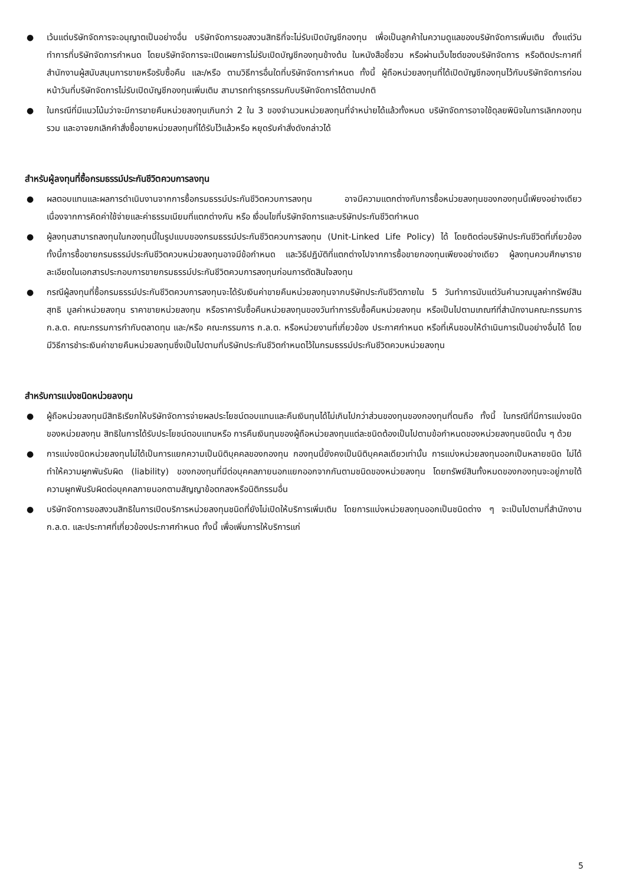● เว้นแต่บริษัทจัดการจะอนุญาตเป็นอย่างอื่น บริษัทจัดการขอสงวนสิทธิที่จะไม่รับเปิดบัญชีกองทุน เพื่อเป็นลูกค้าในความดูแลของบริษัทจัดการเพิ่มเติม ตั้งแต่วันทำการที่บริษัทจัดการกำหนด โดยบริษัทจัดการจะเปิดเผยการไม่รับเปิดบัญชีกองทุนข้างต้น ในหนังสือชี้ชวน หรือผ่านเว็บไซต์ของบริษัทจัดการ หรือติดประกาศที่สำนักงานผู้สนับสนุนการขายหรือรับซื้อคืน และ/หรือ ตามวิธีการอื่นใดที่บริษัทจัดการกำหนด ทั้งนี้ ผู้ถือหน่วยลงทุนที่ได้เปิดบัญชีกองทุนไว้กับบริษัทจัดการก่อนหน้าวันที่บริษัทจัดการไม่รับเปิดบัญชีกองทุนเพิ่มเติม สามารถทำธุรกรรมกับบริษัทจัดการได้ตามปกติ
● ในกรณีที่มีแนวโน้มว่าจะมีการขายคืนหน่วยลงทุนเกินกว่า 2 ใน 3 ของจำนวนหน่วยลงทุนที่จำหน่ายได้แล้วทั้งหมด บริษัทจัดการอาจใช้ดุลยพินิจในการเลิกกองทุนรวม และอาจยกเลิกคำสั่งซื้อขายหน่วยลงทุนที่ได้รับไว้แล้วหรือ หยุดรับคำสั่งดังกล่าวได้
สำหรับผู้ลงทุนที่ซื้อกรมธรรม์ประกันชีวิตควบการลงทุน
● ผลตอบแทนและผลการดำเนินงานจากการซื้อกรมธรรม์ประกันชีวิตควบการลงทุน อาจมีความแตกต่างกับการซื้อหน่วยลงทุนของกองทุนนี้เพียงอย่างเดียว เนื่องจากการคิดค่าใช้จ่ายและค่าธรรมเนียมที่แตกต่างกัน หรือ เงื่อนไขที่บริษัทจัดการและบริษัทประกันชีวิตกำหนด
● ผู้ลงทุนสามารถลงทุนในกองทุนนี้ในรูปแบบของกรมธรรม์ประกันชีวิตควบการลงทุน (Unit-Linked Life Policy) ได้ โดยติดต่อบริษัทประกันชีวิตที่เกี่ยวข้อง ทั้งนี้การซื้อขายกรมธรรม์ประกันชีวิตควบหน่วยลงทุนอาจมีข้อกำหนด และวิธีปฏิบัติที่แตกต่างไปจากการซื้อขายกองทุนเพียงอย่างเดียว ผู้ลงทุนควบศึกษารายละเอียดในเอกสารประกอบการขายกรมธรรม์ประกันชีวิตควบการลงทุนก่อนการตัดสินใจลงทุน
● กรณีผู้ลงทุนที่ซื้อกรมธรรม์ประกันชีวิตควบการลงทุนจะได้รับเงินค่าขายคืนหน่วยลงทุนจากบริษัทประกันชีวิตภายใน 5 วันทำการนับแต่วันคำนวณมูลค่าทรัพย์สินสุทธิ มูลค่าหน่วยลงทุน ราคาขายหน่วยลงทุน หรือราคารับซื้อคืนหน่วยลงทุนของวันทำการรับซื้อคืนหน่วยลงทุน หรือเป็นไปตามเกณฑ์ที่สำนักงานคณะกรรมการ ก.ล.ต. คณะกรรมการกำกับตลาดทุน และ/หรือ คณะกรรมการ ก.ล.ต. หรือหน่วยงานที่เกี่ยวข้อง ประกาศกำหนด หรือที่เห็นชอบให้ดำเนินการเป็นอย่างอื่นได้ โดยมีวิธีการชำระเงินค่าขายคืนหน่วยลงทุนซึ่งเป็นไปตามที่บริษัทประกันชีวิตกำหนดไว้ในกรมธรรม์ประกันชีวิตควบหน่วยลงทุน
สำหรับการแบ่งชนิดหน่วยลงทุน
● ผู้ถือหน่วยลงทุนมีสิทธิเรียกให้บริษัทจัดการจ่ายผลประโยชน์ตอบแทนและคืนเงินทุนได้ไม่เกินไปกว่าส่วนของทุนของกองทุนที่ตนถือ ทั้งนี้ ในกรณีที่มีการแบ่งชนิดของหน่วยลงทุน สิทธิในการได้รับประโยชน์ตอบแทนหรือ การคืนเงินทุนของผู้ถือหน่วยลงทุนแต่ละชนิดต้องเป็นไปตามข้อกำหนดของหน่วยลงทุนชนิดนั้น ๆ ด้วย
● การแบ่งชนิดหน่วยลงทุนไม่ได้เป็นการแยกความเป็นนิติบุคคลของกองทุน กองทุนนี้ยังคงเป็นนิติบุคคลเดียวเท่านั้น การแบ่งหน่วยลงทุนออกเป็นหลายชนิด ไม่ได้ทำให้ความผูกพันรับผิด (liability) ของกองทุนที่มีต่อบุคคลภายนอกแยกออกจากกันตามชนิดของหน่วยลงทุน โดยทรัพย์สินทั้งหมดของกองทุนจะอยู่ภายใต้ความผูกพันรับผิดต่อบุคคลภายนอกตามสัญญาข้อตกลงหรือนิติกรรมอื่น
● บริษัทจัดการขอสงวนสิทธิในการเปิดบริการหน่วยลงทุนชนิดที่ยังไม่เปิดให้บริการเพิ่มเติม โดยการแบ่งหน่วยลงทุนออกเป็นชนิดต่าง ๆ จะเป็นไปตามที่สำนักงาน ก.ล.ต. และประกาศที่เกี่ยวข้องประกาศกำหนด ทั้งนี้ เพื่อเพิ่มการให้บริการแก่
5